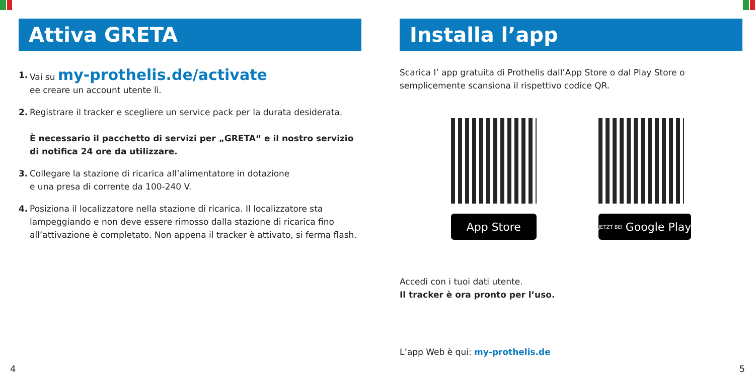Attiva GRETA
1. Vai su my-prothelis.de/activate
ee creare un account utente lì.
2. Registrare il tracker e scegliere un service pack per la durata desiderata.
È necessario il pacchetto di servizi per „GRETA“ e il nostro servizio di notifica 24 ore da utilizzare.
3. Collegare la stazione di ricarica all’alimentatore in dotazione
e una presa di corrente da 100-240 V.
4. Posiziona il localizzatore nella stazione di ricarica. Il localizzatore sta lampeggiando e non deve essere rimosso dalla stazione di ricarica fino all’attivazione è completato. Non appena il tracker è attivato, si ferma flash.
Installa l’app
Scarica l’ app gratuita di Prothelis dall’App Store o dal Play Store o semplicemente scansiona il rispettivo codice QR.
App Store
JETZT BEI Google Play
Accedi con i tuoi dati utente.
Il tracker è ora pronto per l’uso.
L’app Web è qui: my-prothelis.de
4 5